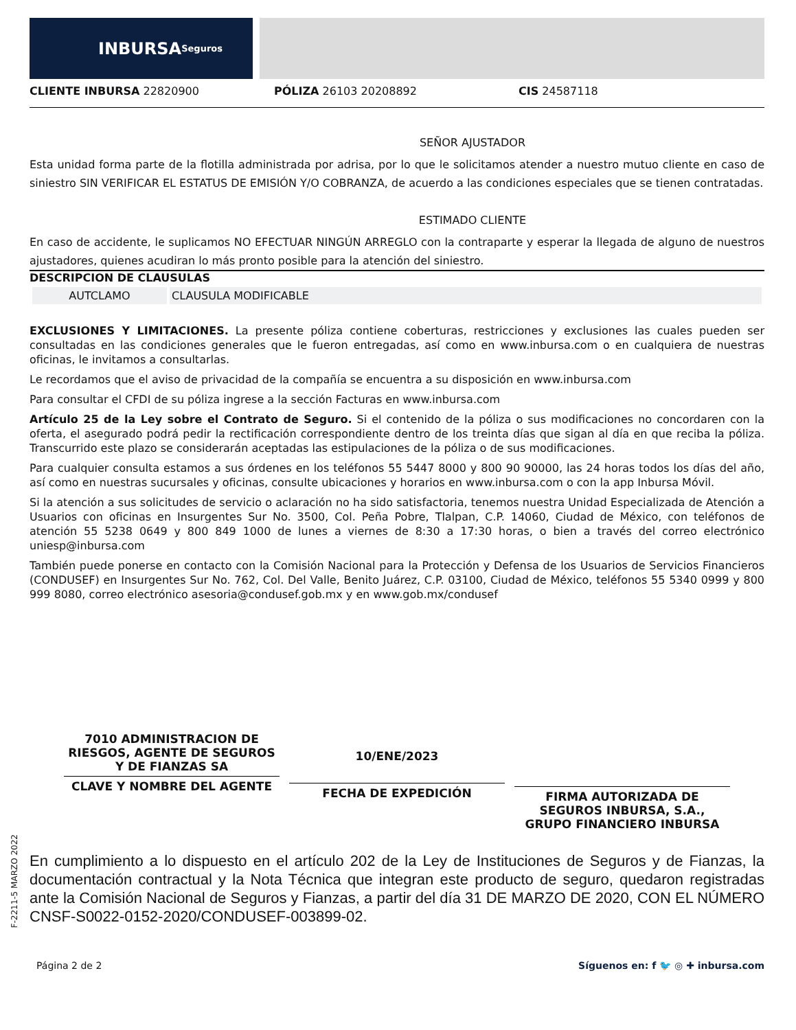F-2211-5 MARZO 2022
INBURSA
Seguros
CLIENTE INBURSA 22820900 PÓLIZA 26103 20208892 CIS 24587118
SEÑOR AJUSTADOR
Esta unidad forma parte de la flotilla administrada por adrisa, por lo que le solicitamos atender a nuestro mutuo cliente en caso de siniestro SIN VERIFICAR EL ESTATUS DE EMISIÓN Y/O COBRANZA, de acuerdo a las condiciones especiales que se tienen contratadas.
ESTIMADO CLIENTE
En caso de accidente, le suplicamos NO EFECTUAR NINGÚN ARREGLO con la contraparte y esperar la llegada de alguno de nuestros ajustadores, quienes acudiran lo más pronto posible para la atención del siniestro.
DESCRIPCION DE CLAUSULAS
| AUTCLAMO | CLAUSULA MODIFICABLE |
EXCLUSIONES Y LIMITACIONES. La presente póliza contiene coberturas, restricciones y exclusiones las cuales pueden ser consultadas en las condiciones generales que le fueron entregadas, así como en www.inbursa.com o en cualquiera de nuestras oficinas, le invitamos a consultarlas.
Le recordamos que el aviso de privacidad de la compañía se encuentra a su disposición en www.inbursa.com
Para consultar el CFDI de su póliza ingrese a la sección Facturas en www.inbursa.com
Artículo 25 de la Ley sobre el Contrato de Seguro. Si el contenido de la póliza o sus modificaciones no concordaren con la oferta, el asegurado podrá pedir la rectificación correspondiente dentro de los treinta días que sigan al día en que reciba la póliza. Transcurrido este plazo se considerarán aceptadas las estipulaciones de la póliza o de sus modificaciones.
Para cualquier consulta estamos a sus órdenes en los teléfonos 55 5447 8000 y 800 90 90000, las 24 horas todos los días del año, así como en nuestras sucursales y oficinas, consulte ubicaciones y horarios en www.inbursa.com o con la app Inbursa Móvil.
Si la atención a sus solicitudes de servicio o aclaración no ha sido satisfactoria, tenemos nuestra Unidad Especializada de Atención a Usuarios con oficinas en Insurgentes Sur No. 3500, Col. Peña Pobre, Tlalpan, C.P. 14060, Ciudad de México, con teléfonos de atención 55 5238 0649 y 800 849 1000 de lunes a viernes de 8:30 a 17:30 horas, o bien a través del correo electrónico uniesp@inbursa.com
También puede ponerse en contacto con la Comisión Nacional para la Protección y Defensa de los Usuarios de Servicios Financieros (CONDUSEF) en Insurgentes Sur No. 762, Col. Del Valle, Benito Juárez, C.P. 03100, Ciudad de México, teléfonos 55 5340 0999 y 800 999 8080, correo electrónico asesoria@condusef.gob.mx y en www.gob.mx/condusef
7010 ADMINISTRACION DE RIESGOS, AGENTE DE SEGUROS Y DE FIANZAS SA
CLAVE Y NOMBRE DEL AGENTE
10/ENE/2023
FECHA DE EXPEDICIÓN
FIRMA AUTORIZADA DE SEGUROS INBURSA, S.A., GRUPO FINANCIERO INBURSA
En cumplimiento a lo dispuesto en el artículo 202 de la Ley de Instituciones de Seguros y de Fianzas, la documentación contractual y la Nota Técnica que integran este producto de seguro, quedaron registradas ante la Comisión Nacional de Seguros y Fianzas, a partir del día 31 DE MARZO DE 2020, CON EL NÚMERO CNSF-S0022-0152-2020/CONDUSEF-003899-02.
Página 2 de 2 Síguenos en: f 🐦 ◎ ✚ inbursa.com